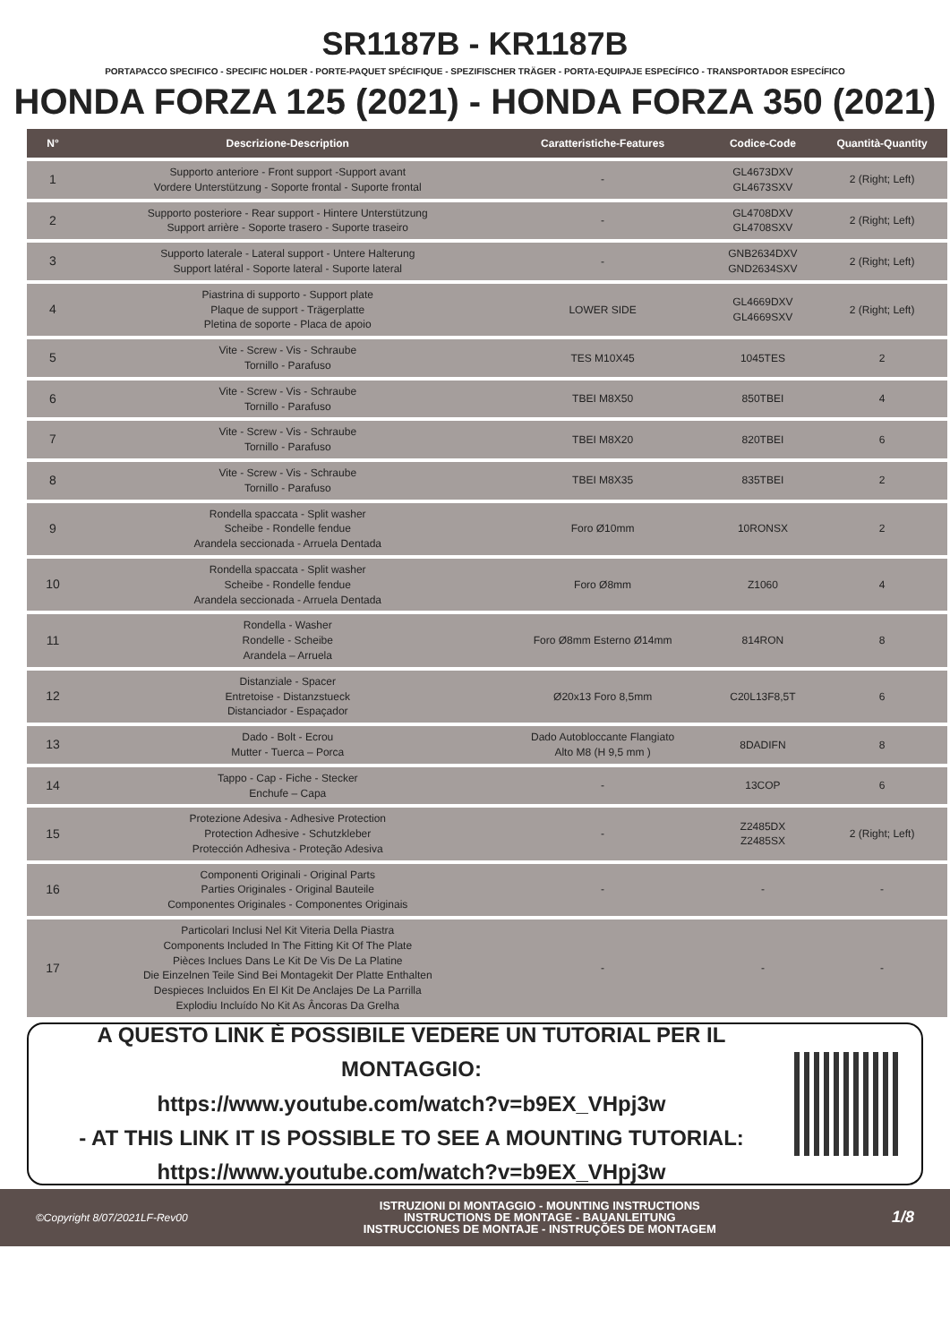SR1187B - KR1187B
PORTAPACCO SPECIFICO - SPECIFIC HOLDER - PORTE-PAQUET SPÉCIFIQUE - SPEZIFISCHER TRÄGER - PORTA-EQUIPAJE ESPECÍFICO - TRANSPORTADOR ESPECÍFICO
HONDA FORZA 125 (2021) - HONDA FORZA 350 (2021)
| N° | Descrizione-Description | Caratteristiche-Features | Codice-Code | Quantità-Quantity |
| --- | --- | --- | --- | --- |
| 1 | Supporto anteriore - Front support -Support avant Vordere Unterstützung - Soporte frontal - Suporte frontal | - | GL4673DXV GL4673SXV | 2 (Right; Left) |
| 2 | Supporto posteriore - Rear support - Hintere Unterstützung Support arrière - Soporte trasero - Suporte traseiro | - | GL4708DXV GL4708SXV | 2 (Right; Left) |
| 3 | Supporto laterale - Lateral support - Untere Halterung Support latéral - Soporte lateral - Suporte lateral | - | GNB2634DXV GND2634SXV | 2 (Right; Left) |
| 4 | Piastrina di supporto - Support plate Plaque de support - Trägerplatte Pletina de soporte - Placa de apoio | LOWER SIDE | GL4669DXV GL4669SXV | 2 (Right; Left) |
| 5 | Vite - Screw - Vis - Schraube Tornillo - Parafuso | TES M10X45 | 1045TES | 2 |
| 6 | Vite - Screw - Vis - Schraube Tornillo - Parafuso | TBEI M8X50 | 850TBEI | 4 |
| 7 | Vite - Screw - Vis - Schraube Tornillo - Parafuso | TBEI M8X20 | 820TBEI | 6 |
| 8 | Vite - Screw - Vis - Schraube Tornillo - Parafuso | TBEI M8X35 | 835TBEI | 2 |
| 9 | Rondella spaccata - Split washer Scheibe - Rondelle fendue Arandela seccionada - Arruela Dentada | Foro Ø10mm | 10RONSX | 2 |
| 10 | Rondella spaccata - Split washer Scheibe - Rondelle fendue Arandela seccionada - Arruela Dentada | Foro Ø8mm | Z1060 | 4 |
| 11 | Rondella - Washer Rondelle - Scheibe Arandela – Arruela | Foro Ø8mm Esterno Ø14mm | 814RON | 8 |
| 12 | Distanziale - Spacer Entretoise - Distanzstueck Distanciador - Espaçador | Ø20x13 Foro 8,5mm | C20L13F8,5T | 6 |
| 13 | Dado - Bolt - Ecrou Mutter - Tuerca – Porca | Dado Autobloccante Flangiato Alto M8 (H 9,5 mm ) | 8DADIFN | 8 |
| 14 | Tappo - Cap - Fiche - Stecker Enchufe – Capa | - | 13COP | 6 |
| 15 | Protezione Adesiva - Adhesive Protection Protection Adhesive - Schutzkleber Protección Adhesiva - Proteção Adesiva | - | Z2485DX Z2485SX | 2 (Right; Left) |
| 16 | Componenti Originali - Original Parts Parties Originales - Original Bauteile Componentes Originales - Componentes Originais | - | - | - |
| 17 | Particolari Inclusi Nel Kit Viteria Della Piastra Components Included In The Fitting Kit Of The Plate Pièces Inclues Dans Le Kit De Vis De La Platine Die Einzelnen Teile Sind Bei Montagekit Der Platte Enthalten Despieces Incluidos En El Kit De Anclajes De La Parrilla Explodiu Incluído No Kit As Âncoras Da Grelha | - | - | - |
A QUESTO LINK È POSSIBILE VEDERE UN TUTORIAL PER IL MONTAGGIO:
https://www.youtube.com/watch?v=b9EX_VHpj3w
- AT THIS LINK IT IS POSSIBLE TO SEE A MOUNTING TUTORIAL:
https://www.youtube.com/watch?v=b9EX_VHpj3w
©Copyright 8/07/2021LF-Rev00
ISTRUZIONI DI MONTAGGIO - MOUNTING INSTRUCTIONS
INSTRUCTIONS DE MONTAGE - BAUANLEITUNG
INSTRUCCIONES DE MONTAJE - INSTRUÇÕES DE MONTAGEM
1/8